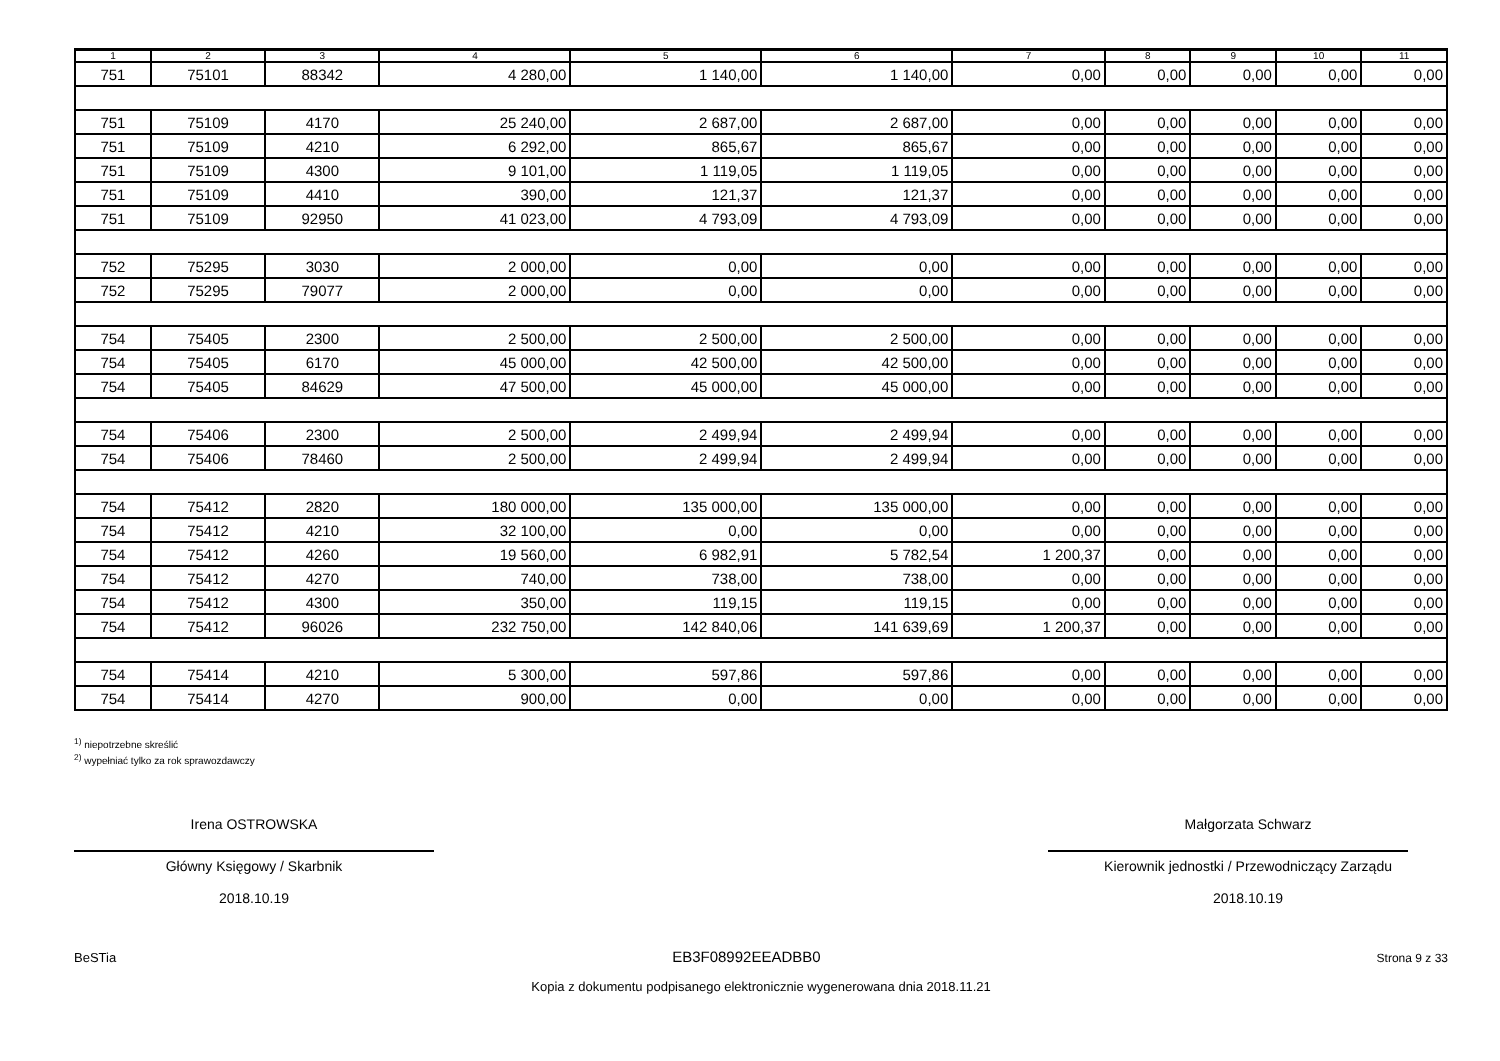| 1 | 2 | 3 | 4 | 5 | 6 | 7 | 8 | 9 | 10 | 11 |
| --- | --- | --- | --- | --- | --- | --- | --- | --- | --- | --- |
| 751 | 75101 | 88342 | 4 280,00 | 1 140,00 | 1 140,00 | 0,00 | 0,00 | 0,00 | 0,00 | 0,00 |
| 751 | 75109 | 4170 | 25 240,00 | 2 687,00 | 2 687,00 | 0,00 | 0,00 | 0,00 | 0,00 | 0,00 |
| 751 | 75109 | 4210 | 6 292,00 | 865,67 | 865,67 | 0,00 | 0,00 | 0,00 | 0,00 | 0,00 |
| 751 | 75109 | 4300 | 9 101,00 | 1 119,05 | 1 119,05 | 0,00 | 0,00 | 0,00 | 0,00 | 0,00 |
| 751 | 75109 | 4410 | 390,00 | 121,37 | 121,37 | 0,00 | 0,00 | 0,00 | 0,00 | 0,00 |
| 751 | 75109 | 92950 | 41 023,00 | 4 793,09 | 4 793,09 | 0,00 | 0,00 | 0,00 | 0,00 | 0,00 |
| 752 | 75295 | 3030 | 2 000,00 | 0,00 | 0,00 | 0,00 | 0,00 | 0,00 | 0,00 | 0,00 |
| 752 | 75295 | 79077 | 2 000,00 | 0,00 | 0,00 | 0,00 | 0,00 | 0,00 | 0,00 | 0,00 |
| 754 | 75405 | 2300 | 2 500,00 | 2 500,00 | 2 500,00 | 0,00 | 0,00 | 0,00 | 0,00 | 0,00 |
| 754 | 75405 | 6170 | 45 000,00 | 42 500,00 | 42 500,00 | 0,00 | 0,00 | 0,00 | 0,00 | 0,00 |
| 754 | 75405 | 84629 | 47 500,00 | 45 000,00 | 45 000,00 | 0,00 | 0,00 | 0,00 | 0,00 | 0,00 |
| 754 | 75406 | 2300 | 2 500,00 | 2 499,94 | 2 499,94 | 0,00 | 0,00 | 0,00 | 0,00 | 0,00 |
| 754 | 75406 | 78460 | 2 500,00 | 2 499,94 | 2 499,94 | 0,00 | 0,00 | 0,00 | 0,00 | 0,00 |
| 754 | 75412 | 2820 | 180 000,00 | 135 000,00 | 135 000,00 | 0,00 | 0,00 | 0,00 | 0,00 | 0,00 |
| 754 | 75412 | 4210 | 32 100,00 | 0,00 | 0,00 | 0,00 | 0,00 | 0,00 | 0,00 | 0,00 |
| 754 | 75412 | 4260 | 19 560,00 | 6 982,91 | 5 782,54 | 1 200,37 | 0,00 | 0,00 | 0,00 | 0,00 |
| 754 | 75412 | 4270 | 740,00 | 738,00 | 738,00 | 0,00 | 0,00 | 0,00 | 0,00 | 0,00 |
| 754 | 75412 | 4300 | 350,00 | 119,15 | 119,15 | 0,00 | 0,00 | 0,00 | 0,00 | 0,00 |
| 754 | 75412 | 96026 | 232 750,00 | 142 840,06 | 141 639,69 | 1 200,37 | 0,00 | 0,00 | 0,00 | 0,00 |
| 754 | 75414 | 4210 | 5 300,00 | 597,86 | 597,86 | 0,00 | 0,00 | 0,00 | 0,00 | 0,00 |
| 754 | 75414 | 4270 | 900,00 | 0,00 | 0,00 | 0,00 | 0,00 | 0,00 | 0,00 | 0,00 |
<sup>1)</sup> niepotrzebne skreślić
<sup>2)</sup> wypełniać tylko za rok sprawozdawczy
Irena OSTROWSKA
Główny Księgowy / Skarbnik
2018.10.19
Małgorzata Schwarz
Kierownik jednostki / Przewodniczący Zarządu
2018.10.19
BeSTia EB3F08992EEADBB0 Strona 9 z 33
Kopia z dokumentu podpisanego elektronicznie wygenerowana dnia 2018.11.21